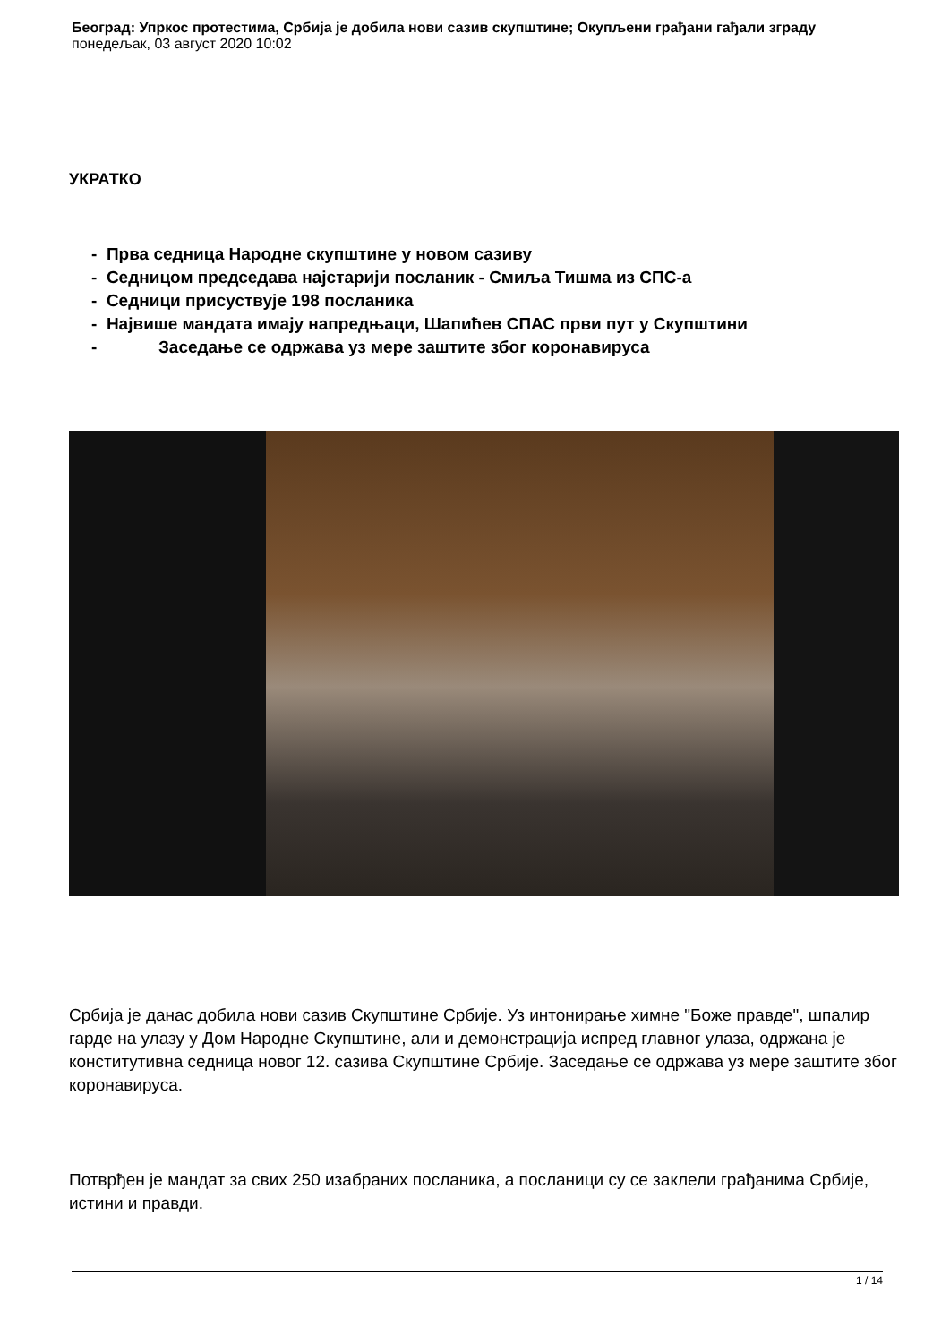Београд: Упркос протестима, Србија је добила нови сазив скупштине; Окупљени грађани гађали зграду
понедељак, 03 август 2020 10:02
УКРАТКО
- Прва седница Народне скупштине у новом сазиву
- Седницом председава најстарији посланик - Смиља Тишма из СПС-а
- Седници присуствује 198 посланика
- Највише мандата имају напредњаци, Шапићев СПАС први пут у Скупштини
- Заседање се одржава уз мере заштите због коронавируса
Србија је данас добила нови сазив Скупштине Србије. Уз интонирање химне "Боже правде", шпалир гарде на улазу у Дом Народне Скупштине, али и демонстрација испред главног улаза, одржана је конститутивна седница новог 12. сазива Скупштине Србије. Заседање се одржава уз мере заштите због коронавируса.
Потврђен је мандат за свих 250 изабраних посланика, а посланици су се заклели грађанима Србије, истини и правди.
1 / 14